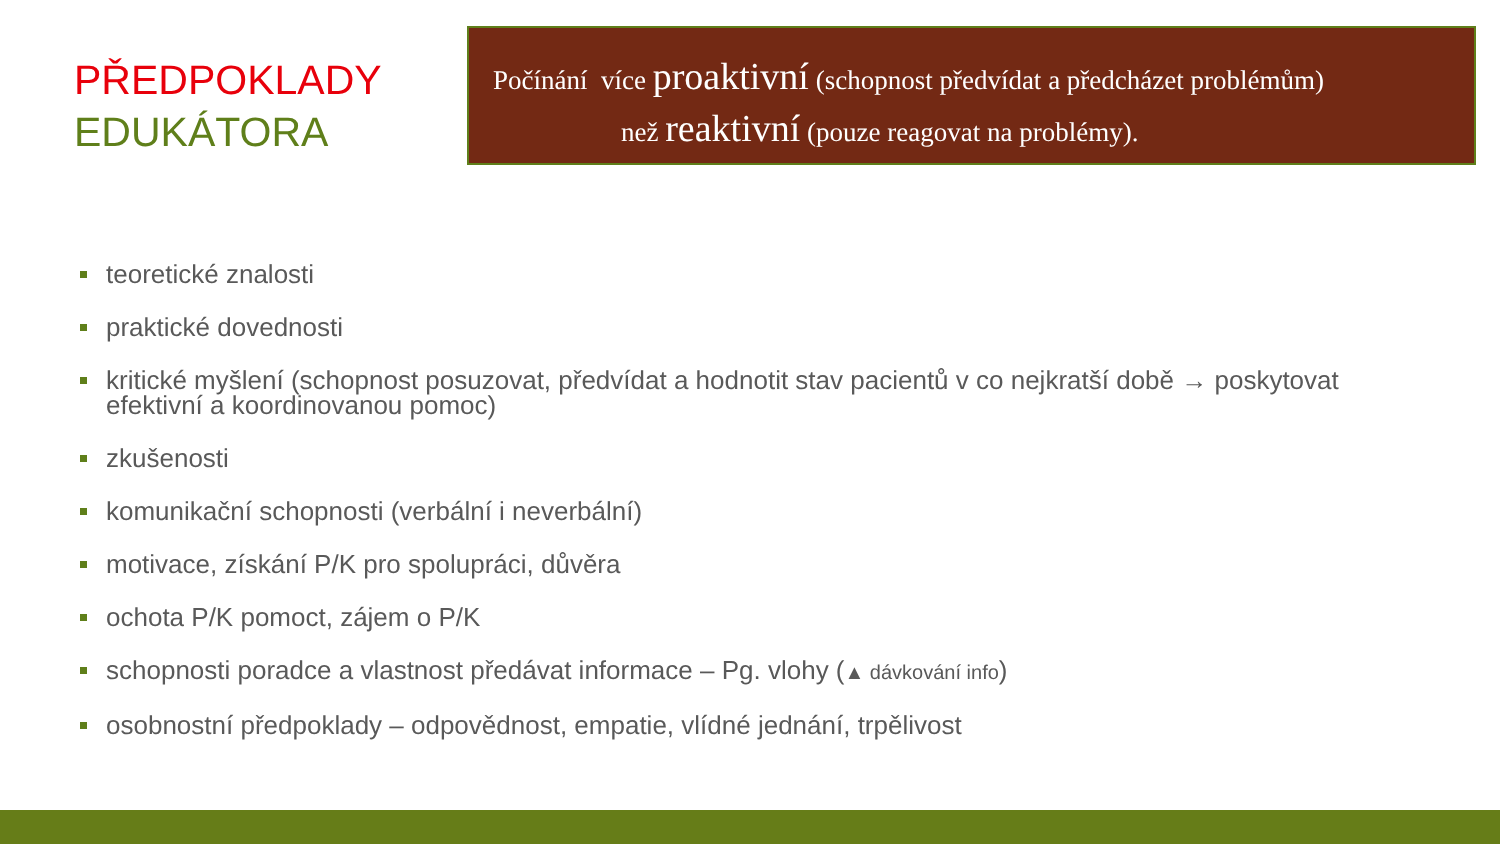PŘEDPOKLADY
EDUKÁTORA
Počínání více proaktivní (schopnost předvídat a předcházet problémům)
než reaktivní (pouze reagovat na problémy).
teoretické znalosti
praktické dovednosti
kritické myšlení (schopnost posuzovat, předvídat a hodnotit stav pacientů v co nejkratší době → poskytovat efektivní a koordinovanou pomoc)
zkušenosti
komunikační schopnosti (verbální i neverbální)
motivace, získání P/K pro spolupráci, důvěra
ochota P/K pomoct, zájem o P/K
schopnosti poradce a vlastnost předávat informace – Pg. vlohy (▲ dávkování info)
osobnostní předpoklady – odpovědnost, empatie, vlídné jednání, trpělivost